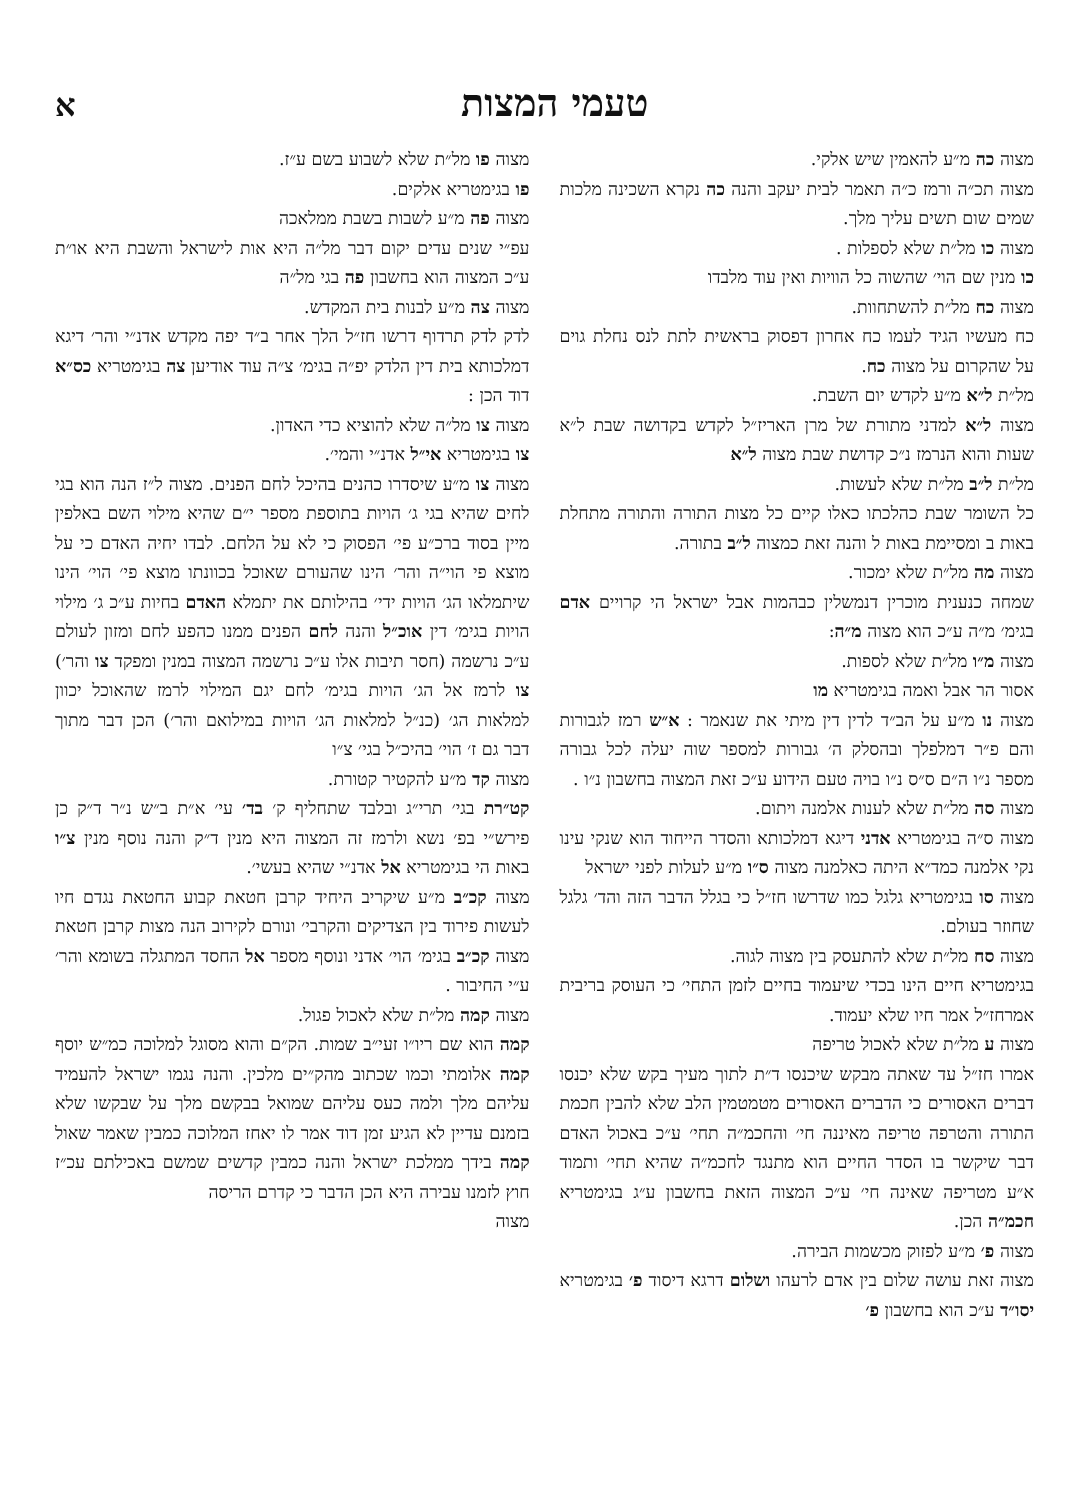טעמי המצות
א
מצוה כה מ״ע להאמין שיש אלקי.
מצוה תכ״ה ורמז כ״ה תאמר לבית יעקב והנה כה נקרא השכינה מלכות שמים שום תשים עליך מלך.
מצוה כו מל״ת שלא לספלות .
כו מנין שם הוי׳ שהשוה כל הוויות ואין עוד מלבדו
מצוה כח מל״ת להשתחוות.
כח מעשיו הגיד לעמו כח אחרון דפסוק בראשית לתת לנס נחלת גוים על שהקרום על מצוה כח.
מל״ת ל״א מ״ע לקדש יום השבת.
מצוה ל״א למדני מתורת של מרן האריז״ל לקדש בקדושה שבת ל״א שעות והוא הנרמז נ״כ קדושת שבת מצוה ל״א
מל״ת ל״ב מל״ת שלא לעשות.
כל השומר שבת כהלכתו כאלו קיים כל מצות התורה והתורה מתחלת באות ב ומסיימת באות ל והנה זאת כמצוה ל״ב בתורה.
מצוה מה מל״ת שלא ימכור.
שמחה כנענית מוכרין דנמשלין כבהמות אבל ישראל הי קרויים אדם בגימ׳ מ״ה ע״כ הוא מצוה מ״ה:
מצוה מ״ו מל״ת שלא לספות.
אסור הר אבל ואמה בגימטריא מו
מצוה נו מ״ע על הב״ד לדין דין מיתי את שנאמר : א״ש רמז לגבורות והם פ״ר דמלפלך ובהסלק ה׳ גבורות למספר שוה יעלה לכל גבורה מספר נ״ו ה״ם ס״ס נ״ו בויה טעם הידוע ע״כ זאת המצוה בחשבון נ״ו .
מצוה סה מל״ת שלא לענות אלמנה ויתום.
מצוה ס״ה בגימטריא אדני דיגא דמלכותא והסדר הייחוד הוא שנקי עינו נקי אלמנה כמד״א היתה כאלמנה מצוה ס״ו מ״ע לעלות לפני ישראל
מצוה סו בגימטריא גלגל כמו שדרשו חז״ל כי בגלל הדבר הזה והד׳ גלגל שחוזר בעולם.
מצוה סח מל״ת שלא להתעסק בין מצוה לגוה.
בגימטריא חיים הינו בכדי שיעמוד בחיים לזמן התחי׳ כי העוסק בריבית אמרחז״ל אמר חיו שלא יעמוד.
מצוה ע מל״ת שלא לאכול טריפה
אמרו חז״ל עד שאתה מבקש שיכנסו ד״ת לתוך מעיך בקש שלא יכנסו דברים האסורים כי הדברים האסורים מטמטמין הלב שלא להבין חכמת התורה והטרפה טריפה מאיננה חי׳ והחכמ״ה תחי׳ ע״כ באכול האדם דבר שיקשר בו הסדר החיים הוא מתנגד לחכמ״ה שהיא תחי׳ ותמוד א״ע מטריפה שאינה חי׳ ע״כ המצוה הזאת בחשבון ע״ג בגימטריא חכמ״ה הכן.
מצוה פ׳ מ״ע לפזוק מכשמות הבירה.
מצוה זאת עושה שלום בין אדם לרעהו ושלום דרגא דיסוד פ׳ בגימטריא יסו״ד ע״כ הוא בחשבון פ׳
מצוה פו מל״ת שלא לשבוע בשם ע״ז.
פו בגימטריא אלקים.
מצוה פה מ״ע לשבות בשבת ממלאכה
עפ״י שנים עדים יקום דבר מל״ה היא אות לישראל והשבת היא או״ת ע״כ המצוה הוא בחשבון פה בגי מל״ה
מצוה צה מ״ע לבנות בית המקדש.
לדק לדק תרדוף דרשו חז״ל הלך אחר ב״ד יפה מקדש אדנ״י והר׳ דיגא דמלכותא בית דין הלדק יפ״ה בגימ׳ צ״ה עוד אודיען צה בגימטריא כס״א דוד הכן :
מצוה צו מל״ה שלא להוציא כדי האדון.
צו בגימטריא אי״ל אדנ״י והמי׳.
מצוה צו מ״ע שיסדרו כהנים בהיכל לחם הפנים. מצוה ל״ז הנה הוא בגי לחים שהיא בגי ג׳ הויות בתוספת מספר י״ם שהיא מילוי השם באלפין מיין בסוד ברכ״ע פי׳ הפסוק כי לא על הלחם. לבדו יחיה האדם כי על מוצא פי הוי״ה והר׳ הינו שהעורם שאוכל בכוונתו מוצא פי׳ הוי׳ הינו שיתמלאו הג׳ הויות ידי׳ בהילותם את יתמלא האדם בחיות ע״כ ג׳ מילוי הויות בגימ׳ דין אוכ״ל והנה לחם הפנים ממנו כהפע לחם ומזון לעולם ע״כ נרשמה (חסר תיבות אלו ע״כ נרשמה המצוה במנין ומפקד צו והר׳) צו לרמז אל הג׳ הויות בגימ׳ לחם יגם המילוי לרמז שהאוכל יכוון למלאות הג׳ (כנ״ל למלאות הג׳ הויות במילואם והר׳) הכן דבר מתוך דבר גם ז׳ הוי׳ בהיכ״ל בגי׳ צ״ו
מצוה קד מ״ע להקטיר קטורת.
קט״רת בגי׳ תרי״ג ובלבד שתחליף ק׳ בד׳ עי׳ א״ת ב״ש נ״ר ד״ק כן פירש״י בפ׳ נשא ולרמז זה המצוה היא מנין ד״ק והנה נוסף מנין צ״ו באות הי בגימטריא אל אדנ״י שהיא בעשי׳.
מצוה קכ״ב מ״ע שיקריב היחיד קרבן חטאת קבוע החטאת נגדם חיו לעשות פירוד בין הצדיקים והקרבי׳ ונורם לקירוב הנה מצות קרבן חטאת מצוה קכ״ב בגימ׳ הוי׳ אדני ונוסף מספר אל החסד המתגלה בשומא והר׳ ע״י החיבור .
מצוה קמה מל״ת שלא לאכול פגול.
קמה הוא שם ריו״ו זעי״ב שמות. הק״ם והוא מסוגל למלוכה כמ״ש יוסף קמה אלומתי וכמו שכתוב מהק״ים מלכין. והנה נגמו ישראל להעמיד עליהם מלך ולמה כעס עליהם שמואל בבקשם מלך על שבקשו שלא בזמנם עדיין לא הגיע זמן דוד אמר לו יאחז המלוכה כמבין שאמר שאול קמה בידך ממלכת ישראל והנה כמבין קדשים שמשם באכילתם עכ״ז חוץ לזמנו עבירה היא הכן הדבר כי קדרם הריסה
מצוה